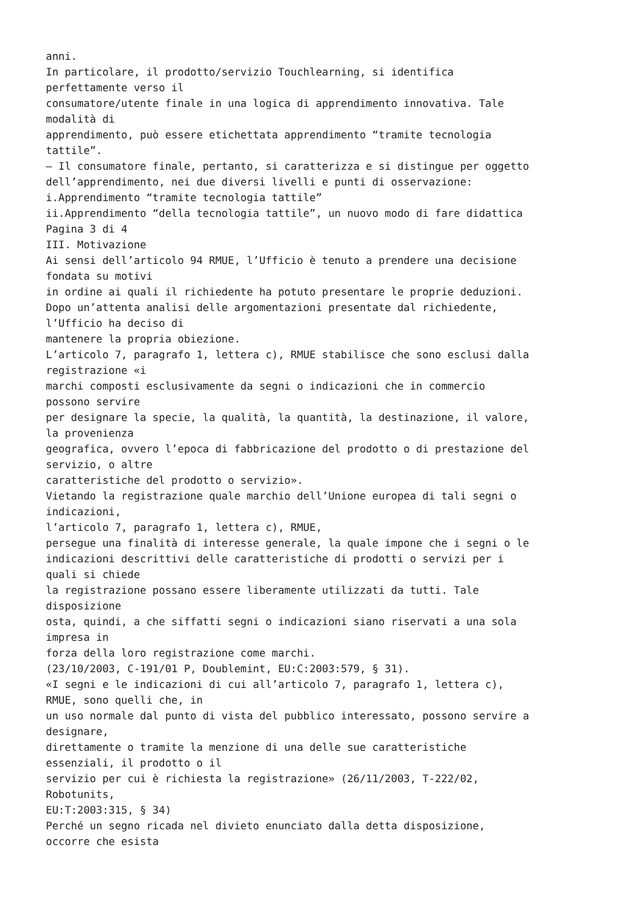anni. In particolare, il prodotto/servizio Touchlearning, si identifica perfettamente verso il consumatore/utente finale in una logica di apprendimento innovativa. Tale modalità di apprendimento, può essere etichettata apprendimento “tramite tecnologia tattile”. – Il consumatore finale, pertanto, si caratterizza e si distingue per oggetto dell’apprendimento, nei due diversi livelli e punti di osservazione: i.Apprendimento “tramite tecnologia tattile” ii.Apprendimento “della tecnologia tattile”, un nuovo modo di fare didattica Pagina 3 di 4 III. Motivazione Ai sensi dell’articolo 94 RMUE, l’Ufficio è tenuto a prendere una decisione fondata su motivi in ordine ai quali il richiedente ha potuto presentare le proprie deduzioni. Dopo un’attenta analisi delle argomentazioni presentate dal richiedente, l’Ufficio ha deciso di mantenere la propria obiezione. L’articolo 7, paragrafo 1, lettera c), RMUE stabilisce che sono esclusi dalla registrazione «i marchi composti esclusivamente da segni o indicazioni che in commercio possono servire per designare la specie, la qualità, la quantità, la destinazione, il valore, la provenienza geografica, ovvero l’epoca di fabbricazione del prodotto o di prestazione del servizio, o altre caratteristiche del prodotto o servizio». Vietando la registrazione quale marchio dell’Unione europea di tali segni o indicazioni, l’articolo 7, paragrafo 1, lettera c), RMUE, persegue una finalità di interesse generale, la quale impone che i segni o le indicazioni descrittivi delle caratteristiche di prodotti o servizi per i quali si chiede la registrazione possano essere liberamente utilizzati da tutti. Tale disposizione osta, quindi, a che siffatti segni o indicazioni siano riservati a una sola impresa in forza della loro registrazione come marchi. (23/10/2003, C-191/01 P, Doublemint, EU:C:2003:579, § 31). «I segni e le indicazioni di cui all’articolo 7, paragrafo 1, lettera c), RMUE, sono quelli che, in un uso normale dal punto di vista del pubblico interessato, possono servire a designare, direttamente o tramite la menzione di una delle sue caratteristiche essenziali, il prodotto o il servizio per cui è richiesta la registrazione» (26/11/2003, T-222/02, Robotunits, EU:T:2003:315, § 34) Perché un segno ricada nel divieto enunciato dalla detta disposizione, occorre che esista